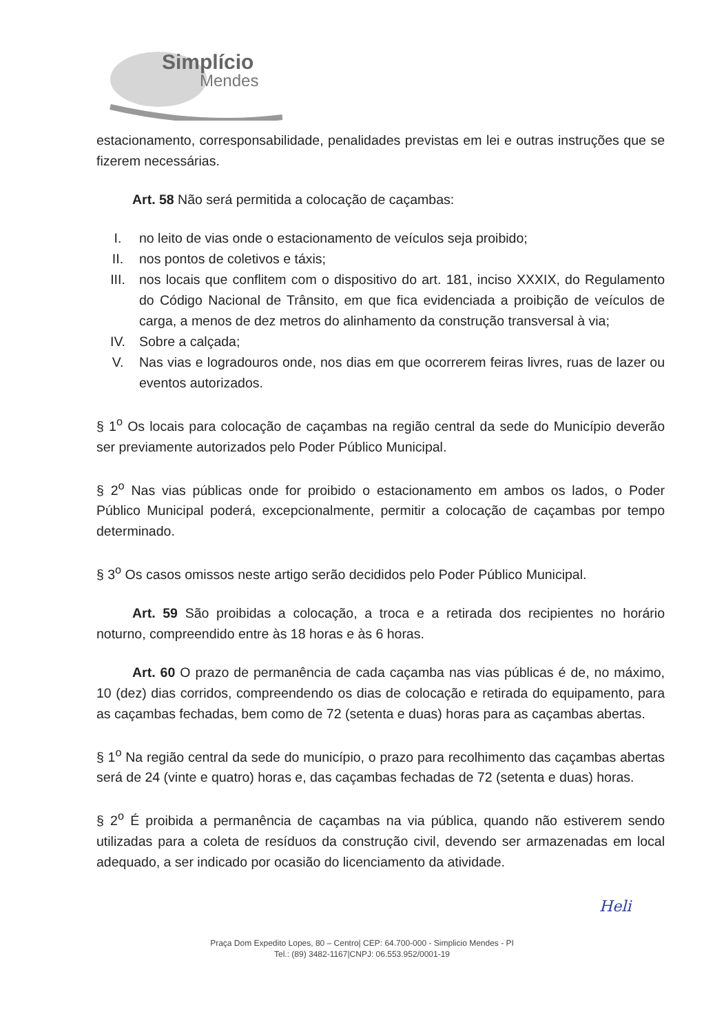Simplício
Mendes
estacionamento, corresponsabilidade, penalidades previstas em lei e outras instruções que se fizerem necessárias.
Art. 58 Não será permitida a colocação de caçambas:
I. no leito de vias onde o estacionamento de veículos seja proibido;
II. nos pontos de coletivos e táxis;
III. nos locais que conflitem com o dispositivo do art. 181, inciso XXXIX, do Regulamento do Código Nacional de Trânsito, em que fica evidenciada a proibição de veículos de carga, a menos de dez metros do alinhamento da construção transversal à via;
IV. Sobre a calçada;
V. Nas vias e logradouros onde, nos dias em que ocorrerem feiras livres, ruas de lazer ou eventos autorizados.
§ 1<sup>o</sup> Os locais para colocação de caçambas na região central da sede do Município deverão ser previamente autorizados pelo Poder Público Municipal.
§ 2<sup>o</sup> Nas vias públicas onde for proibido o estacionamento em ambos os lados, o Poder Público Municipal poderá, excepcionalmente, permitir a colocação de caçambas por tempo determinado.
§ 3<sup>o</sup> Os casos omissos neste artigo serão decididos pelo Poder Público Municipal.
Art. 59 São proibidas a colocação, a troca e a retirada dos recipientes no horário noturno, compreendido entre às 18 horas e às 6 horas.
Art. 60 O prazo de permanência de cada caçamba nas vias públicas é de, no máximo, 10 (dez) dias corridos, compreendendo os dias de colocação e retirada do equipamento, para as caçambas fechadas, bem como de 72 (setenta e duas) horas para as caçambas abertas.
§ 1<sup>o</sup> Na região central da sede do município, o prazo para recolhimento das caçambas abertas será de 24 (vinte e quatro) horas e, das caçambas fechadas de 72 (setenta e duas) horas.
§ 2<sup>o</sup> É proibida a permanência de caçambas na via pública, quando não estiverem sendo utilizadas para a coleta de resíduos da construção civil, devendo ser armazenadas em local adequado, a ser indicado por ocasião do licenciamento da atividade.
Heli
Praça Dom Expedito Lopes, 80 – Centro| CEP: 64.700-000 - Simplicio Mendes - PI
Tel.: (89) 3482-1167|CNPJ: 06.553.952/0001-19